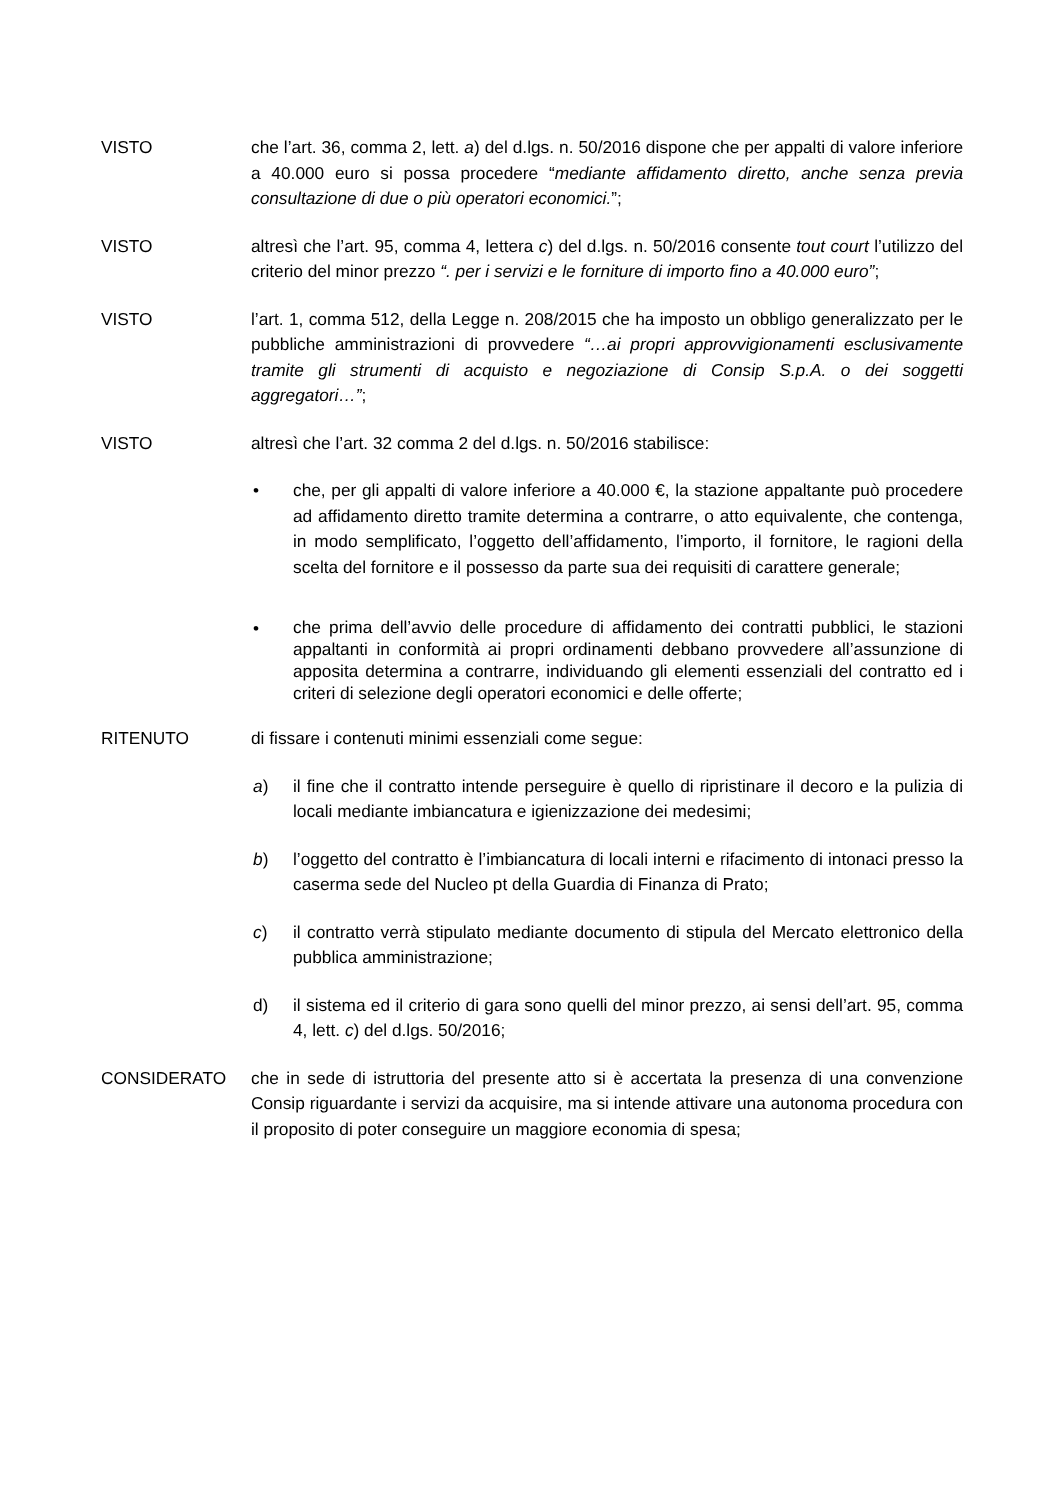VISTO che l’art. 36, comma 2, lett. a) del d.lgs. n. 50/2016 dispone che per appalti di valore inferiore a 40.000 euro si possa procedere “mediante affidamento diretto, anche senza previa consultazione di due o più operatori economici.”;
VISTO altresì che l’art. 95, comma 4, lettera c) del d.lgs. n. 50/2016 consente tout court l’utilizzo del criterio del minor prezzo “. per i servizi e le forniture di importo fino a 40.000 euro”;
VISTO l’art. 1, comma 512, della Legge n. 208/2015 che ha imposto un obbligo generalizzato per le pubbliche amministrazioni di provvedere “…ai propri approvvigionamenti esclusivamente tramite gli strumenti di acquisto e negoziazione di Consip S.p.A. o dei soggetti aggregatori…”;
VISTO altresì che l’art. 32 comma 2 del d.lgs. n. 50/2016 stabilisce:
• che, per gli appalti di valore inferiore a 40.000 €, la stazione appaltante può procedere ad affidamento diretto tramite determina a contrarre, o atto equivalente, che contenga, in modo semplificato, l’oggetto dell’affidamento, l’importo, il fornitore, le ragioni della scelta del fornitore e il possesso da parte sua dei requisiti di carattere generale;
•
che prima dell’avvio delle procedure di affidamento dei contratti pubblici, le stazioni appaltanti in conformità ai propri ordinamenti debbano provvedere all’assunzione di apposita determina a contrarre, individuando gli elementi essenziali del contratto ed i criteri di selezione degli operatori economici e delle offerte;
RITENUTO di fissare i contenuti minimi essenziali come segue:
a) il fine che il contratto intende perseguire è quello di ripristinare il decoro e la pulizia di locali mediante imbiancatura e igienizzazione dei medesimi;
b) l’oggetto del contratto è l’imbiancatura di locali interni e rifacimento di intonaci presso la caserma sede del Nucleo pt della Guardia di Finanza di Prato;
c) il contratto verrà stipulato mediante documento di stipula del Mercato elettronico della pubblica amministrazione;
d) il sistema ed il criterio di gara sono quelli del minor prezzo, ai sensi dell’art. 95, comma 4, lett. c) del d.lgs. 50/2016;
CONSIDERATO che in sede di istruttoria del presente atto si è accertata la presenza di una convenzione Consip riguardante i servizi da acquisire, ma si intende attivare una autonoma procedura con il proposito di poter conseguire un maggiore economia di spesa;